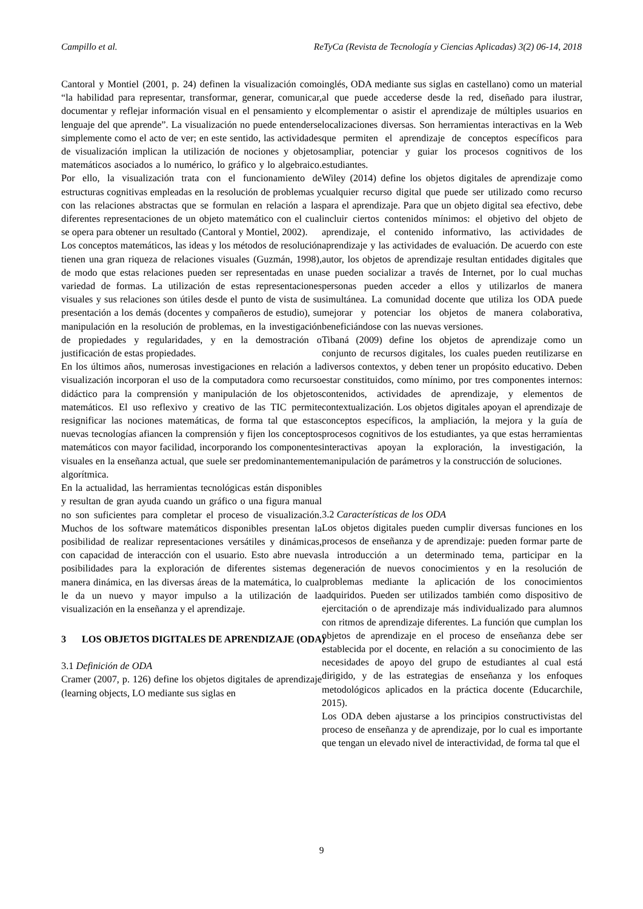Campillo et al. ReTyCa (Revista de Tecnología y Ciencias Aplicadas) 3(2) 06-14, 2018
Cantoral y Montiel (2001, p. 24) definen la visualización como “la habilidad para representar, transformar, generar, comunicar, documentar y reflejar información visual en el pensamiento y el lenguaje del que aprende”. La visualización no puede entenderse simplemente como el acto de ver; en este sentido, las actividades de visualización implican la utilización de nociones y objetos matemáticos asociados a lo numérico, lo gráfico y lo algebraico. Por ello, la visualización trata con el funcionamiento de estructuras cognitivas empleadas en la resolución de problemas y con las relaciones abstractas que se formulan en relación a las diferentes representaciones de un objeto matemático con el cual se opera para obtener un resultado (Cantoral y Montiel, 2002).
Los conceptos matemáticos, las ideas y los métodos de resolución tienen una gran riqueza de relaciones visuales (Guzmán, 1998), de modo que estas relaciones pueden ser representadas en una variedad de formas. La utilización de estas representaciones visuales y sus relaciones son útiles desde el punto de vista de su presentación a los demás (docentes y compañeros de estudio), su manipulación en la resolución de problemas, en la investigación de propiedades y regularidades, y en la demostración o justificación de estas propiedades.
En los últimos años, numerosas investigaciones en relación a la visualización incorporan el uso de la computadora como recurso didáctico para la comprensión y manipulación de los objetos matemáticos. El uso reflexivo y creativo de las TIC permite resignificar las nociones matemáticas, de forma tal que estas nuevas tecnologías afiancen la comprensión y fijen los conceptos matemáticos con mayor facilidad, incorporando los componentes visuales en la enseñanza actual, que suele ser predominantemente algorítmica.
En la actualidad, las herramientas tecnológicas están disponibles y resultan de gran ayuda cuando un gráfico o una figura manual no son suficientes para completar el proceso de visualización. Muchos de los software matemáticos disponibles presentan la posibilidad de realizar representaciones versátiles y dinámicas, con capacidad de interacción con el usuario. Esto abre nuevas posibilidades para la exploración de diferentes sistemas de manera dinámica, en las diversas áreas de la matemática, lo cual le da un nuevo y mayor impulso a la utilización de la visualización en la enseñanza y el aprendizaje.
3 LOS OBJETOS DIGITALES DE APRENDIZAJE (ODA)
3.1 Definición de ODA
Cramer (2007, p. 126) define los objetos digitales de aprendizaje (learning objects, LO mediante sus siglas en
inglés, ODA mediante sus siglas en castellano) como un material al que puede accederse desde la red, diseñado para ilustrar, complementar o asistir el aprendizaje de múltiples usuarios en localizaciones diversas. Son herramientas interactivas en la Web que permiten el aprendizaje de conceptos específicos para ampliar, potenciar y guiar los procesos cognitivos de los estudiantes.
Wiley (2014) define los objetos digitales de aprendizaje como cualquier recurso digital que puede ser utilizado como recurso para el aprendizaje. Para que un objeto digital sea efectivo, debe incluir ciertos contenidos mínimos: el objetivo del objeto de aprendizaje, el contenido informativo, las actividades de aprendizaje y las actividades de evaluación. De acuerdo con este autor, los objetos de aprendizaje resultan entidades digitales que se pueden socializar a través de Internet, por lo cual muchas personas pueden acceder a ellos y utilizarlos de manera simultánea. La comunidad docente que utiliza los ODA puede mejorar y potenciar los objetos de manera colaborativa, beneficiándose con las nuevas versiones.
Tibaná (2009) define los objetos de aprendizaje como un conjunto de recursos digitales, los cuales pueden reutilizarse en diversos contextos, y deben tener un propósito educativo. Deben estar constituidos, como mínimo, por tres componentes internos: contenidos, actividades de aprendizaje, y elementos de contextualización. Los objetos digitales apoyan el aprendizaje de conceptos específicos, la ampliación, la mejora y la guía de procesos cognitivos de los estudiantes, ya que estas herramientas interactivas apoyan la exploración, la investigación, la manipulación de parámetros y la construcción de soluciones.
3.2 Características de los ODA
Los objetos digitales pueden cumplir diversas funciones en los procesos de enseñanza y de aprendizaje: pueden formar parte de la introducción a un determinado tema, participar en la generación de nuevos conocimientos y en la resolución de problemas mediante la aplicación de los conocimientos adquiridos. Pueden ser utilizados también como dispositivo de ejercitación o de aprendizaje más individualizado para alumnos con ritmos de aprendizaje diferentes. La función que cumplan los objetos de aprendizaje en el proceso de enseñanza debe ser establecida por el docente, en relación a su conocimiento de las necesidades de apoyo del grupo de estudiantes al cual está dirigido, y de las estrategias de enseñanza y los enfoques metodológicos aplicados en la práctica docente (Educarchile, 2015).
Los ODA deben ajustarse a los principios constructivistas del proceso de enseñanza y de aprendizaje, por lo cual es importante que tengan un elevado nivel de interactividad, de forma tal que el
9